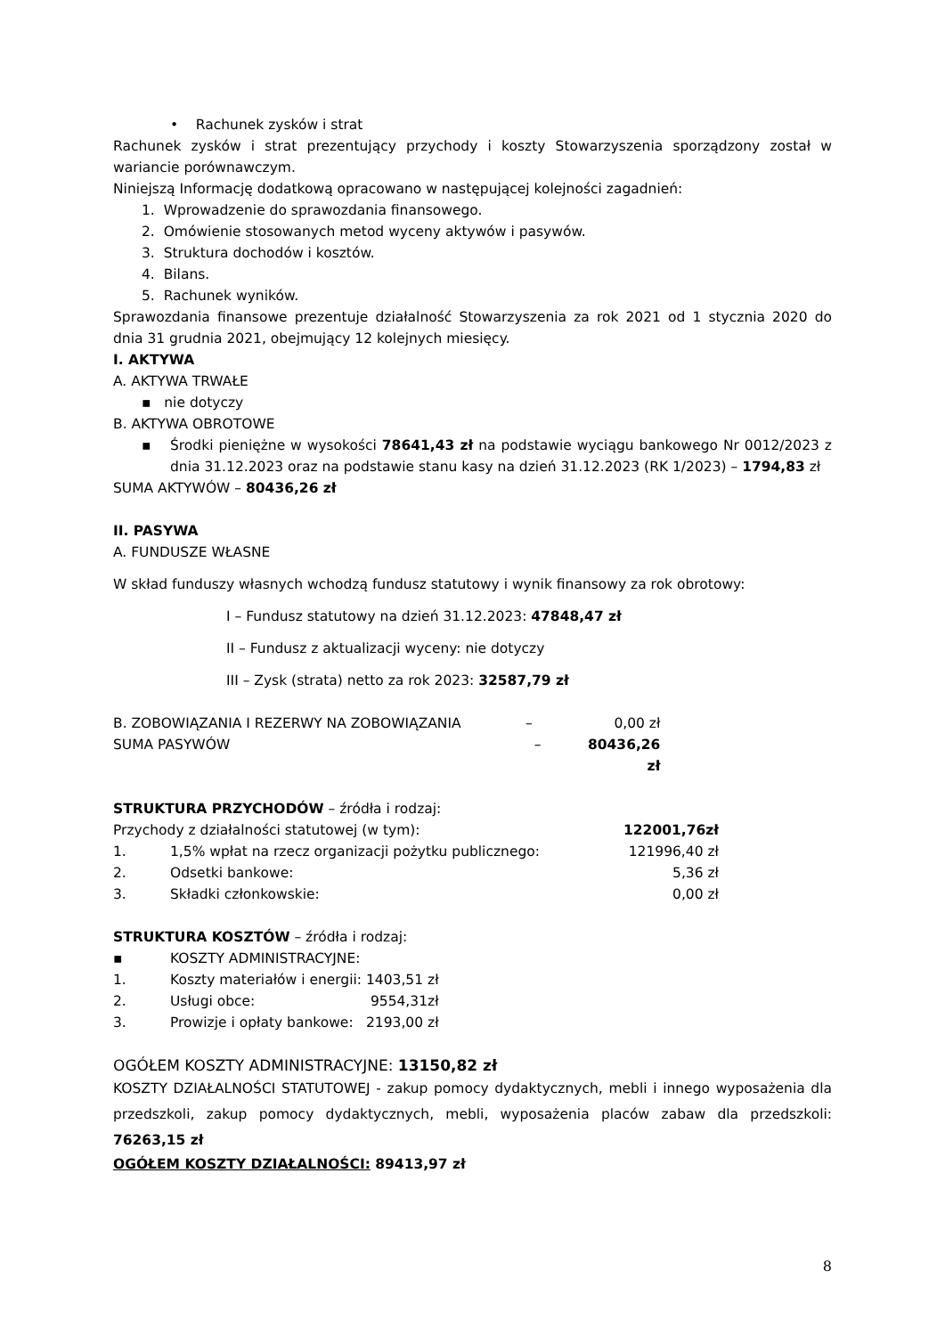• Rachunek zysków i strat
Rachunek zysków i strat prezentujący przychody i koszty Stowarzyszenia sporządzony został w wariancie porównawczym.
Niniejszą Informację dodatkową opracowano w następującej kolejności zagadnień:
1. Wprowadzenie do sprawozdania finansowego.
2. Omówienie stosowanych metod wyceny aktywów i pasywów.
3. Struktura dochodów i kosztów.
4. Bilans.
5. Rachunek wyników.
Sprawozdania finansowe prezentuje działalność Stowarzyszenia za rok 2021 od 1 stycznia 2020 do dnia 31 grudnia 2021, obejmujący 12 kolejnych miesięcy.
I. AKTYWA
A. AKTYWA TRWAŁE
▪ nie dotyczy
B. AKTYWA OBROTOWE
▪ Środki pieniężne w wysokości 78641,43 zł na podstawie wyciągu bankowego Nr 0012/2023 z dnia 31.12.2023 oraz na podstawie stanu kasy na dzień 31.12.2023 (RK 1/2023) – 1794,83 zł
SUMA AKTYWÓW – 80436,26 zł
II. PASYWA
A. FUNDUSZE WŁASNE
W skład funduszy własnych wchodzą fundusz statutowy i wynik finansowy za rok obrotowy:
I – Fundusz statutowy na dzień 31.12.2023: 47848,47 zł
II – Fundusz z aktualizacji wyceny: nie dotyczy
III – Zysk (strata) netto za rok 2023: 32587,79 zł
| B. ZOBOWIĄZANIA I REZERWY NA ZOBOWIĄZANIA | – | 0,00 zł |
| SUMA PASYWÓW | – | 80436,26 zł |
STRUKTURA PRZYCHODÓW – źródła i rodzaj:
| Przychody z działalności statutowej (w tym): | | 122001,76zł |
| 1. | 1,5% wpłat na rzecz organizacji pożytku publicznego: | 121996,40 zł |
| 2. | Odsetki bankowe: | 5,36 zł |
| 3. | Składki członkowskie: | 0,00 zł |
STRUKTURA KOSZTÓW – źródła i rodzaj:
| ▪ | KOSZTY ADMINISTRACYJNE: | |
| 1. | Koszty materiałów i energii: | 1403,51 zł |
| 2. | Usługi obce: | 9554,31zł |
| 3. | Prowizje i opłaty bankowe: | 2193,00 zł |
OGÓŁEM KOSZTY ADMINISTRACYJNE: 13150,82 zł
KOSZTY DZIAŁALNOŚCI STATUTOWEJ - zakup pomocy dydaktycznych, mebli i innego wyposażenia dla przedszkoli, zakup pomocy dydaktycznych, mebli, wyposażenia placów zabaw dla przedszkoli: 76263,15 zł
OGÓŁEM KOSZTY DZIAŁALNOŚCI: 89413,97 zł
8